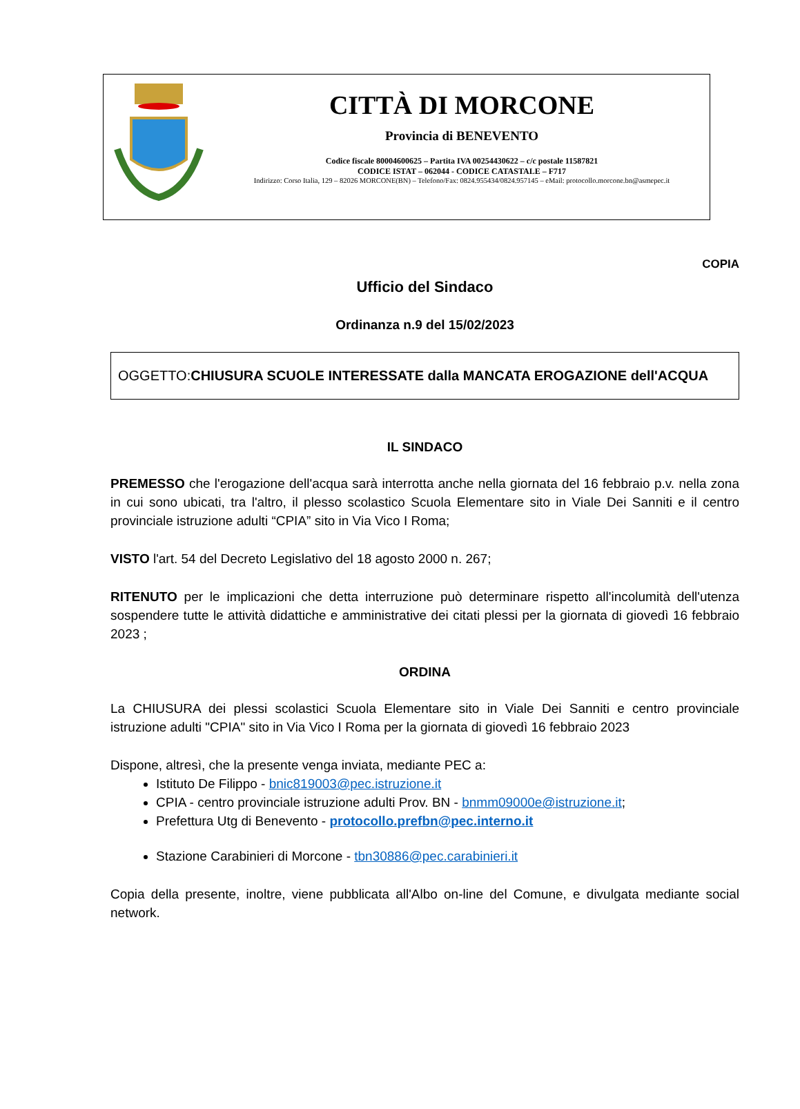CITTÀ DI MORCONE
Provincia di BENEVENTO
Codice fiscale 80004600625 – Partita IVA 00254430622 – c/c postale 11587821
CODICE ISTAT – 062044 - CODICE CATASTALE – F717
Indirizzo: Corso Italia, 129 – 82026 MORCONE(BN) – Telefono/Fax: 0824.955434/0824.957145 – eMail: protocollo.morcone.bn@asmepec.it
COPIA
Ufficio del Sindaco
Ordinanza n.9 del 15/02/2023
OGGETTO:CHIUSURA SCUOLE INTERESSATE dalla MANCATA EROGAZIONE dell'ACQUA
IL SINDACO
PREMESSO che l'erogazione dell'acqua sarà interrotta anche nella giornata del 16 febbraio p.v. nella zona in cui sono ubicati, tra l'altro, il plesso scolastico Scuola Elementare sito in Viale Dei Sanniti e il centro provinciale istruzione adulti “CPIA” sito in Via Vico I Roma;
VISTO l'art. 54 del Decreto Legislativo del 18 agosto 2000 n. 267;
RITENUTO per le implicazioni che detta interruzione può determinare rispetto all'incolumità dell'utenza sospendere tutte le attività didattiche e amministrative dei citati plessi per la giornata di giovedì 16 febbraio 2023 ;
ORDINA
La CHIUSURA dei plessi scolastici Scuola Elementare sito in Viale Dei Sanniti e centro provinciale istruzione adulti "CPIA" sito in Via Vico I Roma per la giornata di giovedì 16 febbraio 2023
Dispone, altresì, che la presente venga inviata, mediante PEC a:
Istituto De Filippo - bnic819003@pec.istruzione.it
CPIA - centro provinciale istruzione adulti Prov. BN - bnmm09000e@istruzione.it;
Prefettura Utg di Benevento - protocollo.prefbn@pec.interno.it
Stazione Carabinieri di Morcone - tbn30886@pec.carabinieri.it
Copia della presente, inoltre, viene pubblicata all'Albo on-line del Comune, e divulgata mediante social network.